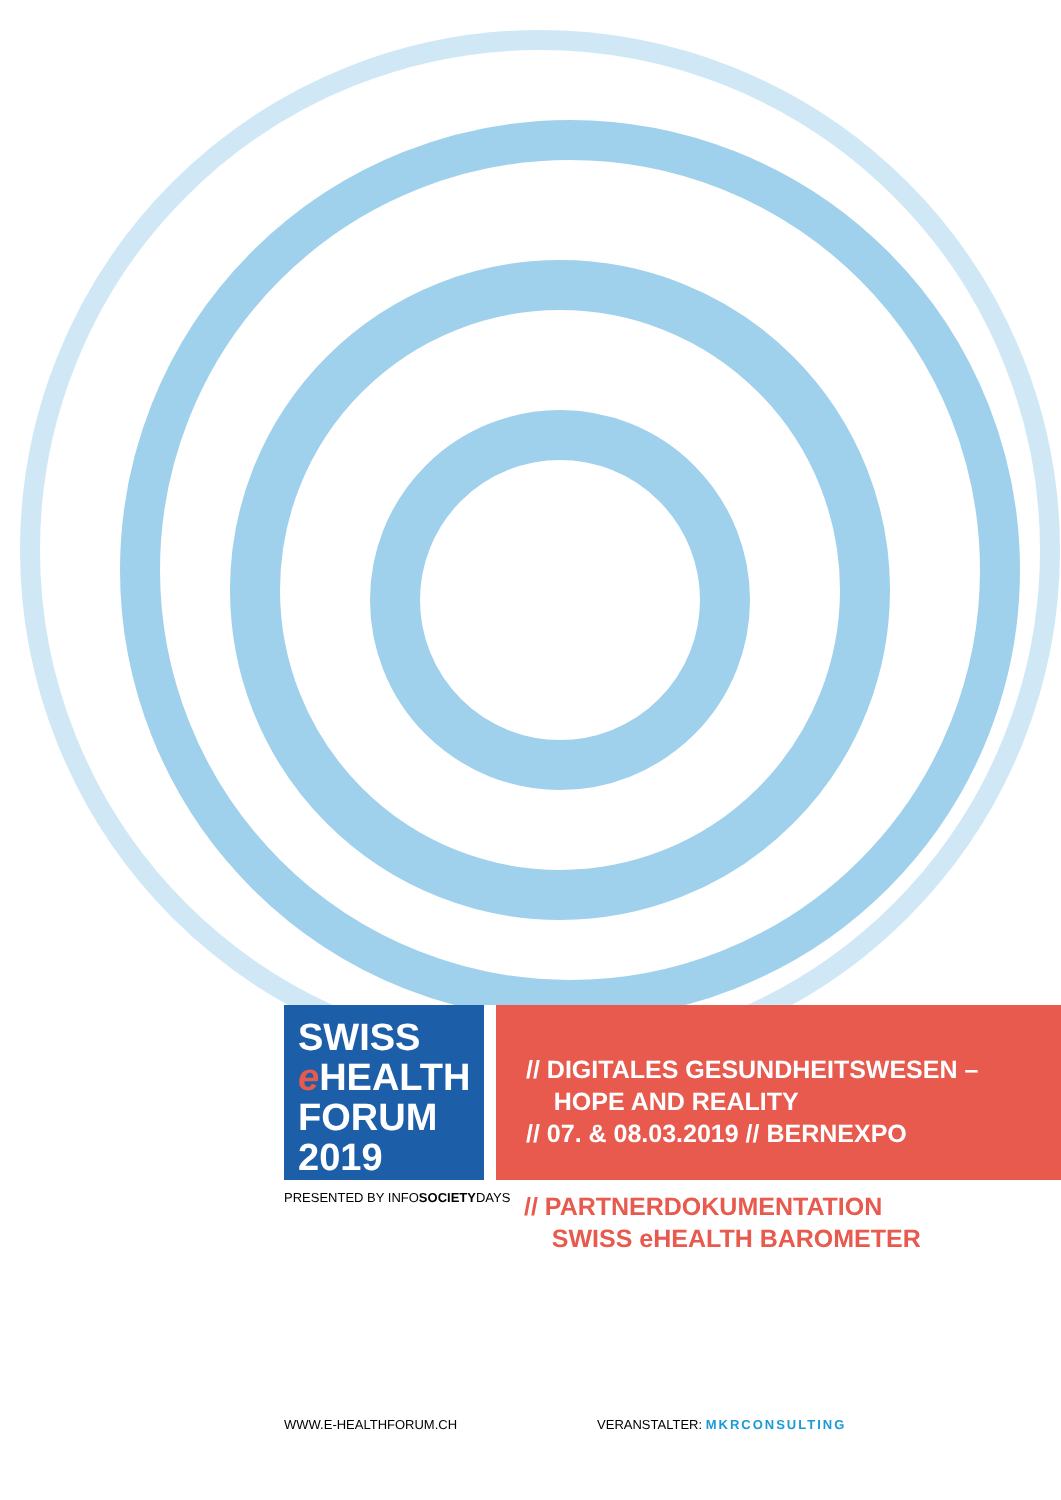SWISS
e HEALTH
FORUM 2019
// DIGITALES GESUNDHEITSWESEN –
HOPE AND REALITY
// 07. & 08.03.2019 // BERNEXPO
PRESENTED BY INFOSOCIETYDAYS
// PARTNERDOKUMENTATION
SWISS eHEALTH BAROMETER
WWW.E-HEALTHFORUM.CH VERANSTALTER: MKRCONSULTING